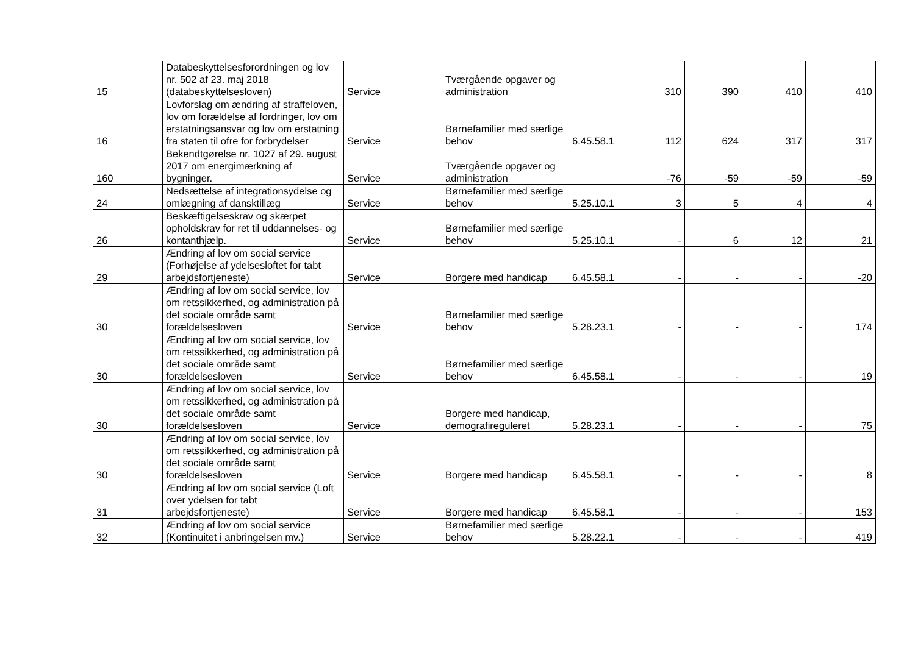| 15 | Databeskyttelsesforordningen og lov nr. 502 af 23. maj 2018 (databeskyttelsesloven) | Service | Tværgående opgaver og administration | | 310 | 390 | 410 | 410 |
| 16 | Lovforslag om ændring af straffeloven, lov om forældelse af fordringer, lov om erstatningsansvar og lov om erstatning fra staten til ofre for forbrydelser | Service | Børnefamilier med særlige behov | 6.45.58.1 | 112 | 624 | 317 | 317 |
| 160 | Bekendtgørelse nr. 1027 af 29. august 2017 om energimærkning af bygninger. | Service | Tværgående opgaver og administration | | -76 | -59 | -59 | -59 |
| 24 | Nedsættelse af integrationsydelse og omlægning af dansktillæg | Service | Børnefamilier med særlige behov | 5.25.10.1 | 3 | 5 | 4 | 4 |
| 26 | Beskæftigelseskrav og skærpet opholdskrav for ret til uddannelses- og kontanthjælp. | Service | Børnefamilier med særlige behov | 5.25.10.1 | - | 6 | 12 | 21 |
| 29 | Ændring af lov om social service (Forhøjelse af ydelsesloftet for tabt arbejdsfortjeneste) | Service | Borgere med handicap | 6.45.58.1 | - | - | - | -20 |
| 30 | Ændring af lov om social service, lov om retssikkerhed, og administration på det sociale område samt forældelsesloven | Service | Børnefamilier med særlige behov | 5.28.23.1 | - | - | - | 174 |
| 30 | Ændring af lov om social service, lov om retssikkerhed, og administration på det sociale område samt forældelsesloven | Service | Børnefamilier med særlige behov | 6.45.58.1 | - | - | - | 19 |
| 30 | Ændring af lov om social service, lov om retssikkerhed, og administration på det sociale område samt forældelsesloven | Service | Borgere med handicap, demografireguleret | 5.28.23.1 | - | - | - | 75 |
| 30 | Ændring af lov om social service, lov om retssikkerhed, og administration på det sociale område samt forældelsesloven | Service | Borgere med handicap | 6.45.58.1 | - | - | - | 8 |
| 31 | Ændring af lov om social service (Loft over ydelsen for tabt arbejdsfortjeneste) | Service | Borgere med handicap | 6.45.58.1 | - | - | - | 153 |
| 32 | Ændring af lov om social service (Kontinuitet i anbringelsen mv.) | Service | Børnefamilier med særlige behov | 5.28.22.1 | - | - | - | 419 |